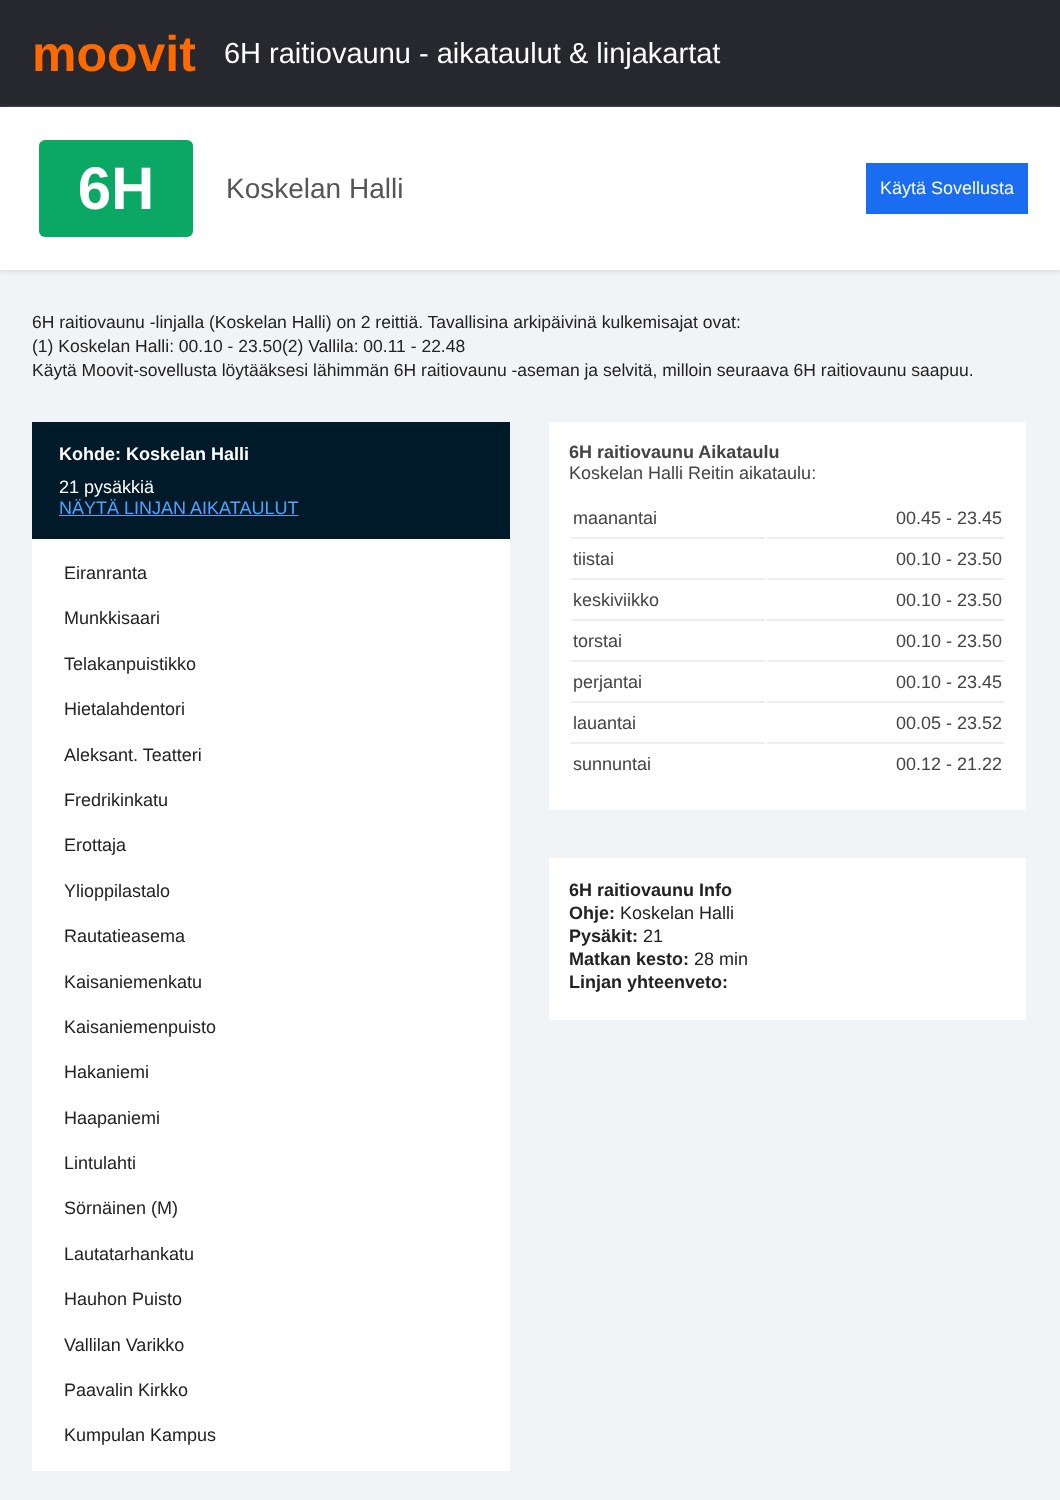moovit
6H raitiovaunu - aikataulut & linjakartat
6H
Koskelan Halli
Käytä Sovellusta
6H raitiovaunu -linjalla (Koskelan Halli) on 2 reittiä. Tavallisina arkipäivinä kulkemisajat ovat:
(1) Koskelan Halli: 00.10 - 23.50(2) Vallila: 00.11 - 22.48
Käytä Moovit-sovellusta löytääksesi lähimmän 6H raitiovaunu -aseman ja selvitä, milloin seuraava 6H raitiovaunu saapuu.
Kohde: Koskelan Halli
21 pysäkkiä
NÄYTÄ LINJAN AIKATAULUT
Eiranranta
Munkkisaari
Telakanpuistikko
Hietalahdentori
Aleksant. Teatteri
Fredrikinkatu
Erottaja
Ylioppilastalo
Rautatieasema
Kaisaniemenkatu
Kaisaniemenpuisto
Hakaniemi
Haapaniemi
Lintulahti
Sörnäinen (M)
Lautatarhankatu
Hauhon Puisto
Vallilan Varikko
Paavalin Kirkko
Kumpulan Kampus
6H raitiovaunu Aikataulu
Koskelan Halli Reitin aikataulu:
| maanantai | 00.45 - 23.45 |
| tiistai | 00.10 - 23.50 |
| keskiviikko | 00.10 - 23.50 |
| torstai | 00.10 - 23.50 |
| perjantai | 00.10 - 23.45 |
| lauantai | 00.05 - 23.52 |
| sunnuntai | 00.12 - 21.22 |
6H raitiovaunu Info
Ohje: Koskelan Halli
Pysäkit: 21
Matkan kesto: 28 min
Linjan yhteenveto: